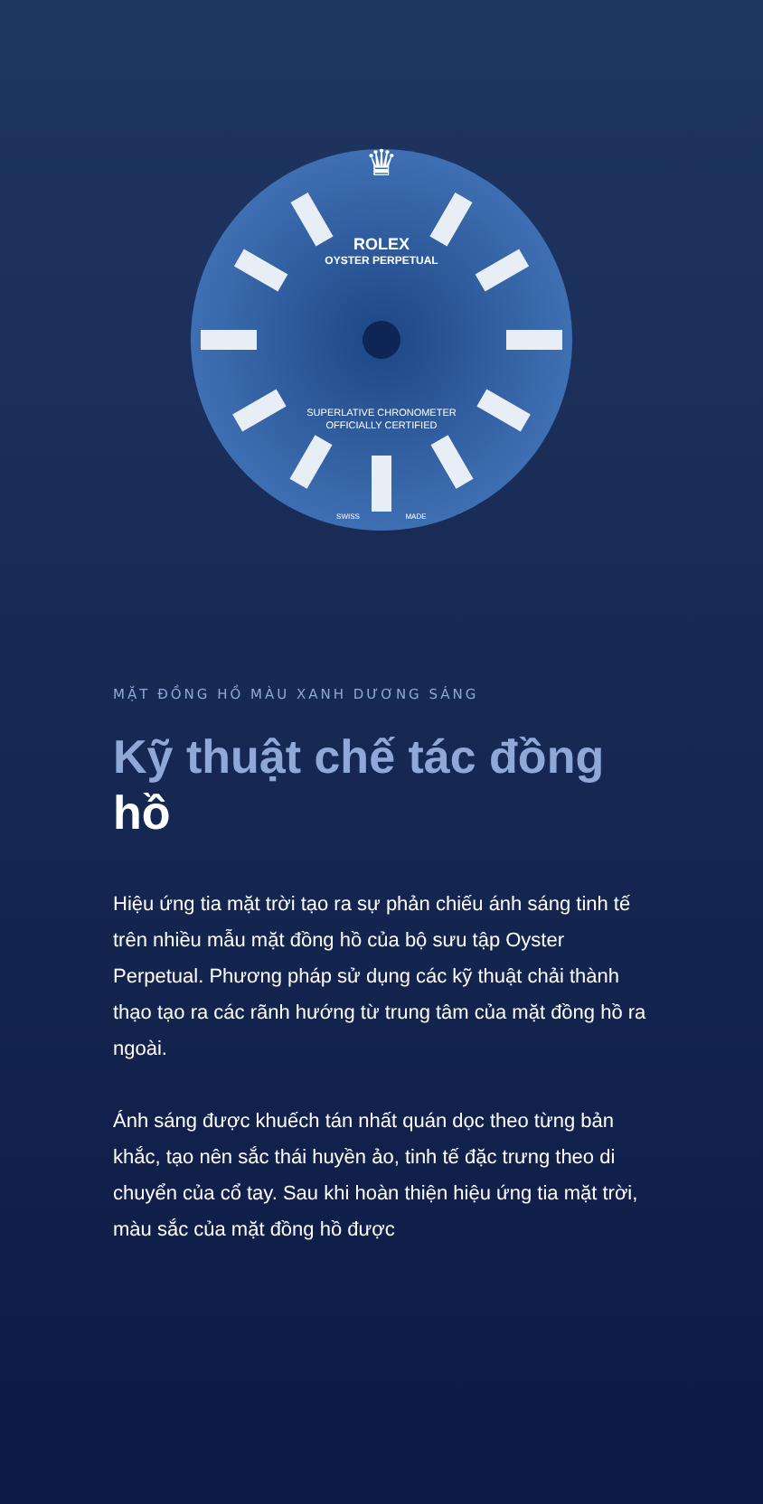♛
ROLEX
OYSTER PERPETUAL
SUPERLATIVE CHRONOMETER
OFFICIALLY CERTIFIED
SWISS
MADE
MẶT ĐỒNG HỒ MÀU XANH DƯƠNG SÁNG
Kỹ thuật chế tác đồng hồ
Hiệu ứng tia mặt trời tạo ra sự phản chiếu ánh sáng tinh tế trên nhiều mẫu mặt đồng hồ của bộ sưu tập Oyster Perpetual. Phương pháp sử dụng các kỹ thuật chải thành thạo tạo ra các rãnh hướng từ trung tâm của mặt đồng hồ ra ngoài.
Ánh sáng được khuếch tán nhất quán dọc theo từng bản khắc, tạo nên sắc thái huyền ảo, tinh tế đặc trưng theo di chuyển của cổ tay. Sau khi hoàn thiện hiệu ứng tia mặt trời, màu sắc của mặt đồng hồ được